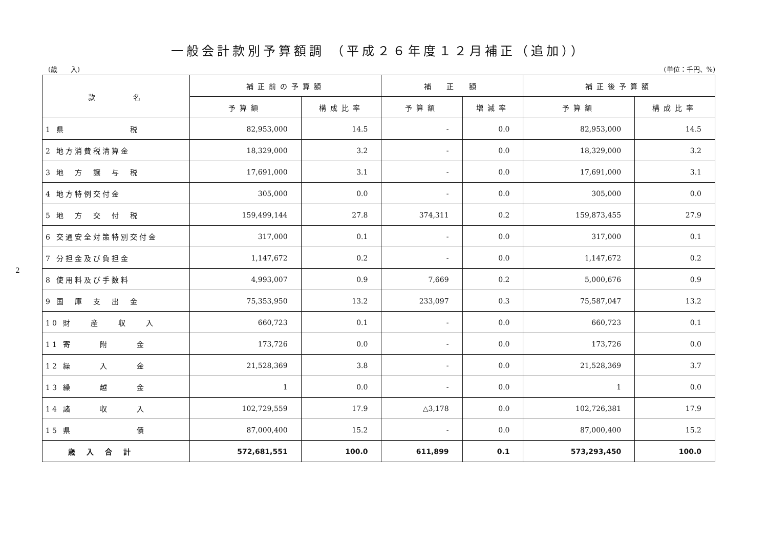2
一般会計款別予算額調 （平成２６年度１２月補正（追加））
(歳　　入) (単位：千円、%)
| 款 名 | 補正前の予算額 | | 補 正 額 | | 補正後予算額 | |
| --- | --- | --- | --- | --- | --- | --- |
| | 予算額 | 構成比率 | 予算額 | 増減率 | 予算額 | 構成比率 |
| 1 県 税 | 82,953,000 | 14.5 | - | 0.0 | 82,953,000 | 14.5 |
| 2 地方消費税清算金 | 18,329,000 | 3.2 | - | 0.0 | 18,329,000 | 3.2 |
| 3 地 方 譲 与 税 | 17,691,000 | 3.1 | - | 0.0 | 17,691,000 | 3.1 |
| 4 地方特例交付金 | 305,000 | 0.0 | - | 0.0 | 305,000 | 0.0 |
| 5 地 方 交 付 税 | 159,499,144 | 27.8 | 374,311 | 0.2 | 159,873,455 | 27.9 |
| 6 交通安全対策特別交付金 | 317,000 | 0.1 | - | 0.0 | 317,000 | 0.1 |
| 7 分担金及び負担金 | 1,147,672 | 0.2 | - | 0.0 | 1,147,672 | 0.2 |
| 8 使用料及び手数料 | 4,993,007 | 0.9 | 7,669 | 0.2 | 5,000,676 | 0.9 |
| 9 国 庫 支 出 金 | 75,353,950 | 13.2 | 233,097 | 0.3 | 75,587,047 | 13.2 |
| 10 財 産 収 入 | 660,723 | 0.1 | - | 0.0 | 660,723 | 0.1 |
| 11 寄 附 金 | 173,726 | 0.0 | - | 0.0 | 173,726 | 0.0 |
| 12 繰 入 金 | 21,528,369 | 3.8 | - | 0.0 | 21,528,369 | 3.7 |
| 13 繰 越 金 | 1 | 0.0 | - | 0.0 | 1 | 0.0 |
| 14 諸 収 入 | 102,729,559 | 17.9 | △3,178 | 0.0 | 102,726,381 | 17.9 |
| 15 県 債 | 87,000,400 | 15.2 | - | 0.0 | 87,000,400 | 15.2 |
| 歳 入 合 計 | 572,681,551 | 100.0 | 611,899 | 0.1 | 573,293,450 | 100.0 |